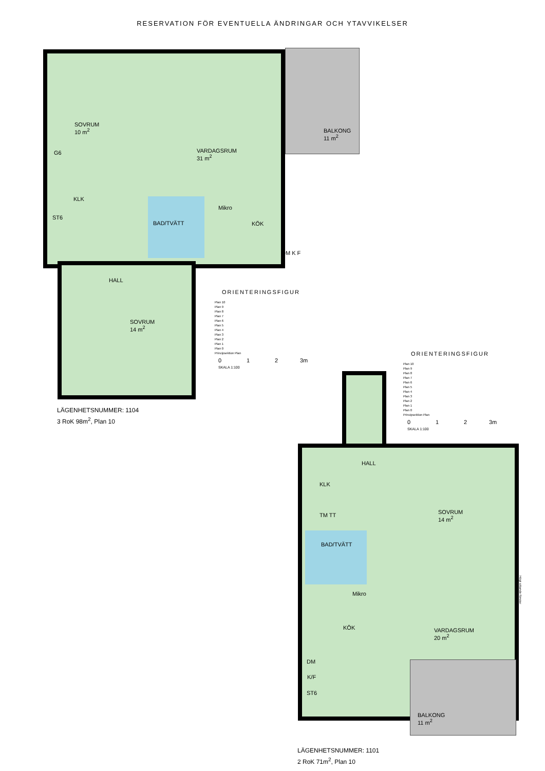RESERVATION FÖR EVENTUELLA ÄNDRINGAR OCH YTAVVIKELSER
SOVRUM
10 m<sup>2</sup>
G6
KLK
ST6
VARDAGSRUM
31 m<sup>2</sup>
BALKONG
11 m<sup>2</sup>
BAD/TVÄTT KÖK
Mikro
DM K F
HALL
SOVRUM
14 m<sup>2</sup>
ORIENTERINGSFIGUR
Plan 10
Plan 9
Plan 8
Plan 7
Plan 6
Plan 5
Plan 4
Plan 3
Plan 2
Plan 1
Plan 0
Principsektion Plan
0 1 2 3m
SKALA 1:100
LÄGENHETSNUMMER: 1104
3 RoK 98m<sup>2</sup>, Plan 10
ORIENTERINGSFIGUR
Plan 10
Plan 9
Plan 8
Plan 7
Plan 6
Plan 5
Plan 4
Plan 3
Plan 2
Plan 1
Plan 0
Principsektion Plan
0 1 2 3m
SKALA 1:100
HALL
KLK
SOVRUM
14 m<sup>2</sup>
BAD/TVÄTT
TM TT
Mikro
KÖK
VARDAGSRUM
20 m<sup>2</sup>
DM
K/F
ST6
BALKONG
11 m<sup>2</sup>
Högt sittande fönster
LÄGENHETSNUMMER: 1101
2 RoK 71m<sup>2</sup>, Plan 10